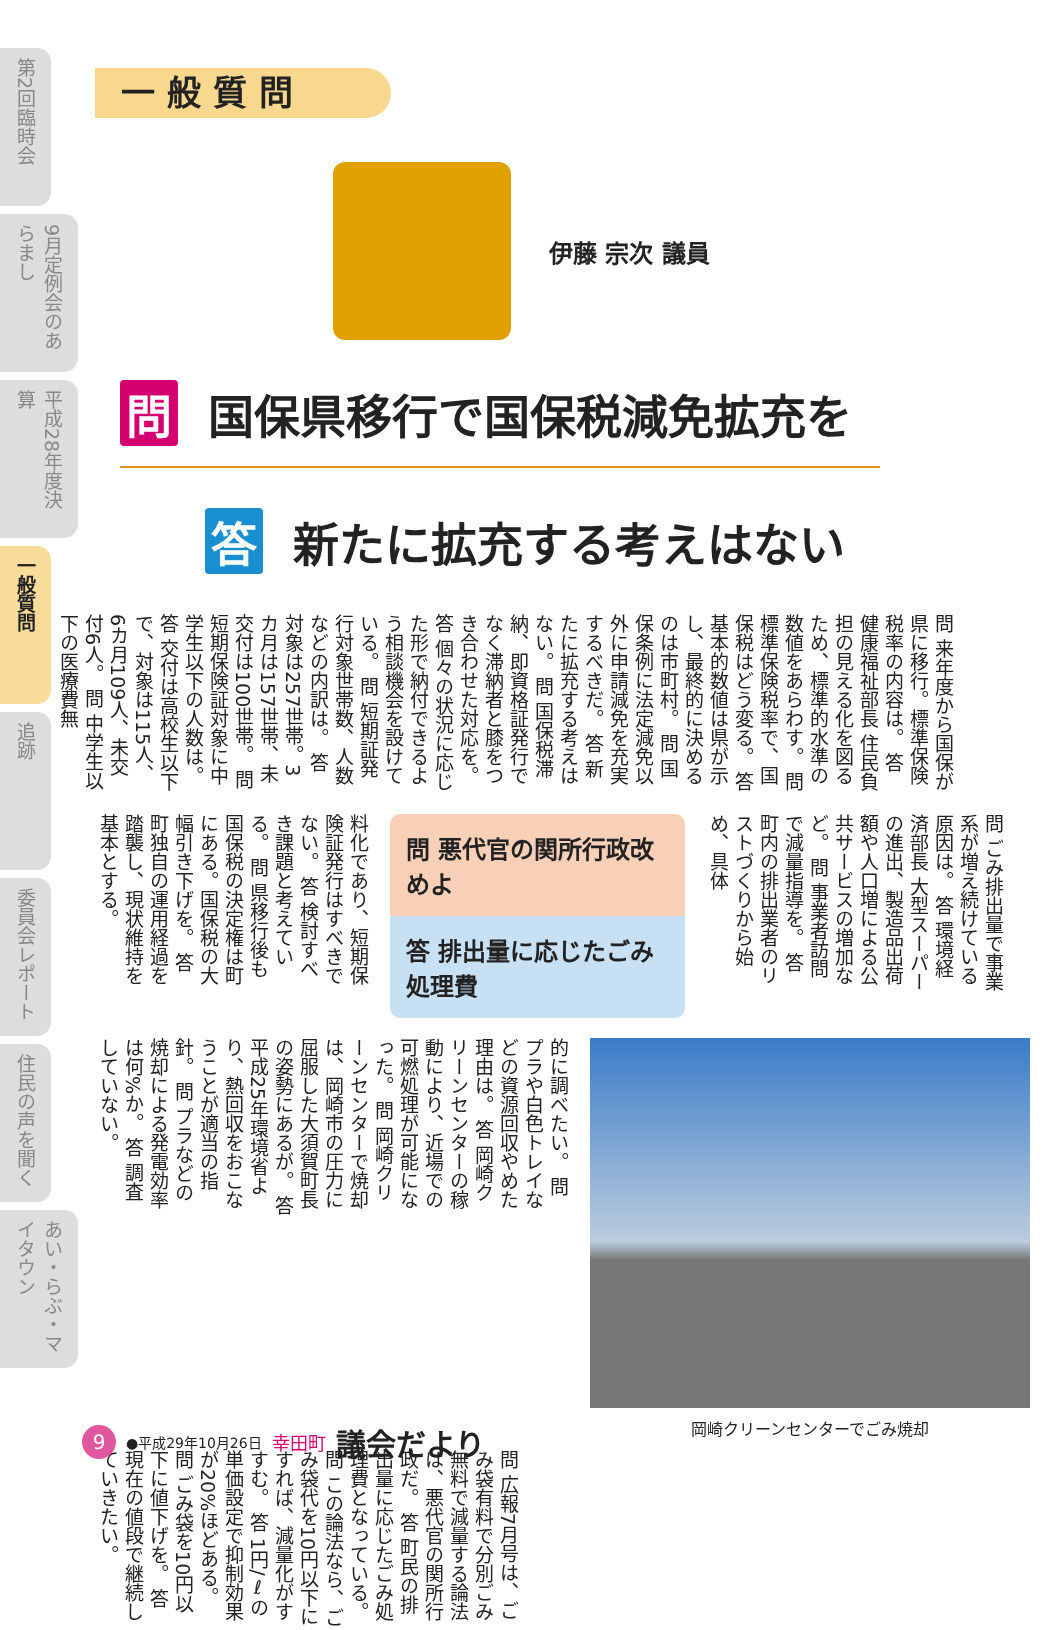第2回臨時会
9月定例会のあらまし
平成28年度決算
一般質問
追跡
委員会レポート
住民の声を聞く
あい・らぶ・マイタウン
一般質問
伊藤 宗次 議員
問 国保県移行で国保税減免拡充を
答 新たに拡充する考えはない
問 来年度から国保が県に移行。標準保険税率の内容は。 答 健康福祉部長 住民負担の見える化を図るため、標準的水準の数値をあらわす。 問 標準保険税率で、国保税はどう変る。 答 基本的数値は県が示し、最終的に決めるのは市町村。 問 国保条例に法定減免以外に申請減免を充実するべきだ。 答 新たに拡充する考えはない。 問 国保税滞納、即資格証発行でなく滞納者と膝をつき合わせた対応を。 答 個々の状況に応じた形で納付できるよう相談機会を設けている。 問 短期証発行対象世帯数、人数などの内訳は。 答 対象は257世帯。3カ月は157世帯、未交付は100世帯。 問 短期保険証対象に中学生以下の人数は。 答 交付は高校生以下で、対象は115人、6カ月109人、未交付6人。 問 中学生以下の医療費無
料化であり、短期保険証発行はすべきでない。 答 検討すべき課題と考えている。 問 県移行後も国保税の決定権は町にある。国保税の大幅引き下げを。 答 町独自の運用経過を踏襲し、現状維持を基本とする。
問 悪代官の関所行政改めよ
答 排出量に応じたごみ処理費
問 ごみ排出量で事業系が増え続けている原因は。 答 環境経済部長 大型スーパーの進出、製造品出荷額や人口増による公共サービスの増加など。 問 事業者訪問で減量指導を。 答 町内の排出業者のリストづくりから始め、具体
的に調べたい。 問 プラや白色トレイなどの資源回収やめた理由は。 答 岡崎クリーンセンターの稼動により、近場での可燃処理が可能になった。 問 岡崎クリーンセンターで焼却は、岡崎市の圧力に屈服した大須賀町長の姿勢にあるが。 答 平成25年環境省より、熱回収をおこなうことが適当の指針。 問 プラなどの焼却による発電効率は何%か。 答 調査していない。
岡崎クリーンセンターでごみ焼却
問 広報7月号は、ごみ袋有料で分別ごみ無料で減量する論法は、悪代官の関所行政だ。 答 町民の排出量に応じたごみ処理費となっている。 問 この論法なら、ごみ袋代を10円以下にすれば、減量化がすすむ。 答 1円/ℓの単価設定で抑制効果が20%ほどある。 問 ごみ袋を10円以下に値下げを。 答 現在の値段で継続していきたい。
9 ●平成29年10月26日 幸田町 議会だより